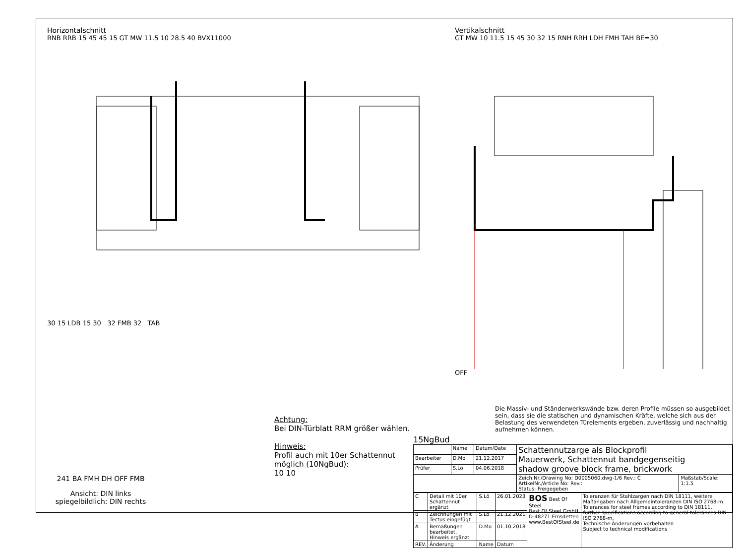Horizontalschnitt
RNB RRB 15 45 45 15 GT MW 11.5 10 28.5 40 BVX11000
30 15 LDB 15 30 32 FMB 32 TAB
Vertikalschnitt
GT MW 10 11.5 15 45 30 32 15 RNH RRH LDH FMH TAH BE=30
OFF
241 BA FMH DH OFF FMB
Ansicht: DIN links
spiegelbildlich: DIN rechts
Achtung:
Bei DIN-Türblatt RRM größer wählen.
Hinweis:
Profil auch mit 10er Schattennut möglich (10NgBud):
10 10
Die Massiv- und Ständerwerkswände bzw. deren Profile müssen so ausgebildet sein, dass sie die statischen und dynamischen Kräfte, welche sich aus der Belastung des verwendeten Türelements ergeben, zuverlässig und nachhaltig aufnehmen können.
15NgBud
| | Name | Datum/Date | Schattennutzarge als Blockprofil Mauerwerk, Schattennut bandgegenseitig shadow groove block frame, brickwork | |
| Bearbeiter | D.Mo | 21.12.2017 | | |
| Prüfer | S.Lö | 04.06.2018 | | |
| | | | Zeich.Nr./Drawing No: D0005060.dwg-1/6 Rev.: C ArtikelNr./Article No: Rev.: Status: Freigegeben | Maßstab/Scale: 1:1.5 |
| C | Detail mit 10er Schattennut ergänzt | S.Lö | 26.01.2023 | BOS Best Of Steel Best Of Steel GmbH D-48271 Emsdetten www.BestOfSteel.de | Toleranzen für Stahlzargen nach DIN 18111, weitere Maßangaben nach Allgemeintoleranzen DIN ISO 2768-m. Tolerances for steel frames according to DIN 18111, further specifications according to general tolerances DIN ISO 2768-m. Technische Änderungen vorbehalten Subject to technical modifications |
| B | Zeichnungen mit Tectus eingefügt | S.Lö | 21.12.2021 | | |
| A | Bemaßungen bearbeitet, Hinweis ergänzt | D.Mo | 01.10.2018 | | |
| REV. | Änderung | Name | Datum | | |